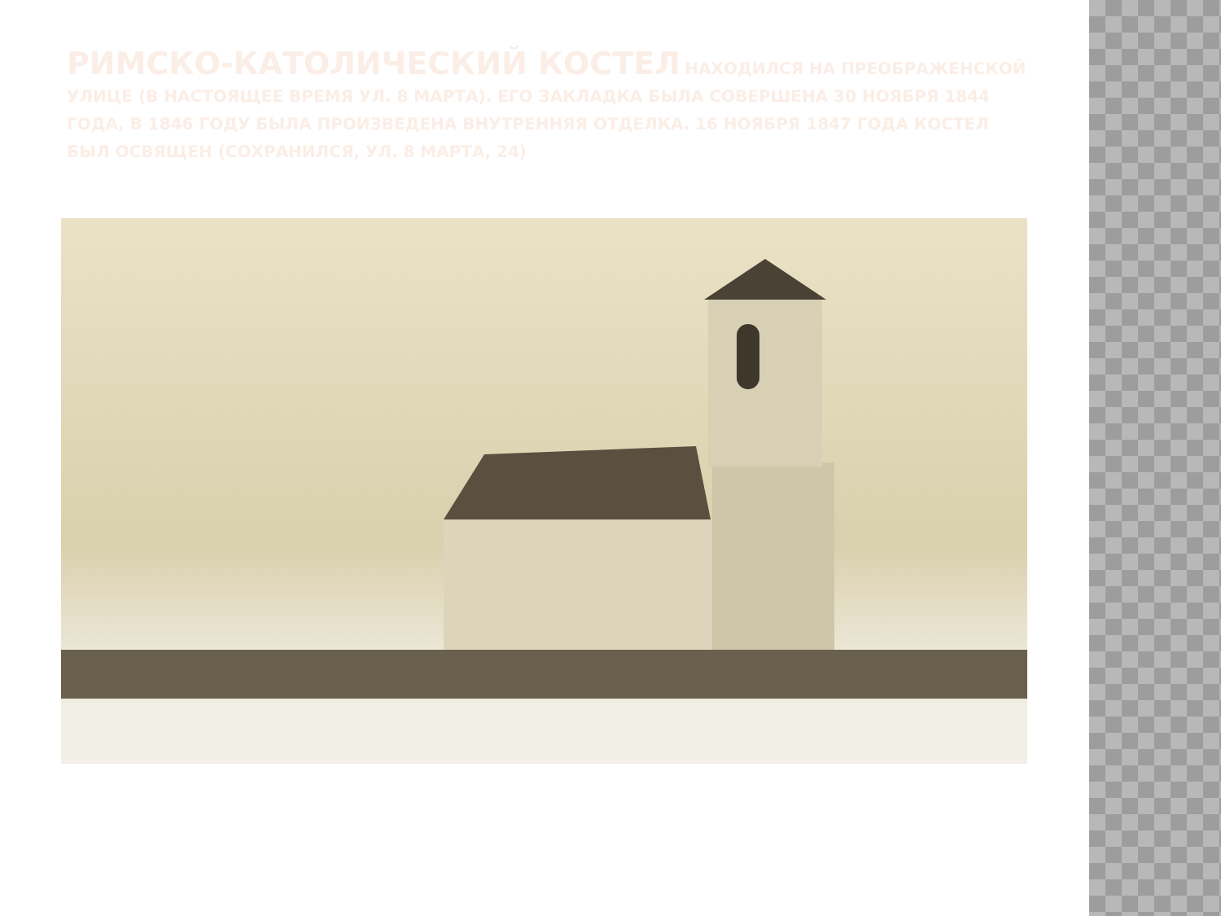РИМСКО-КАТОЛИЧЕСКИЙ КОСТЕЛ НАХОДИЛСЯ НА ПРЕОБРАЖЕНСКОЙ УЛИЦЕ (В НАСТОЯЩЕЕ ВРЕМЯ УЛ. 8 МАРТА). ЕГО ЗАКЛАДКА БЫЛА СОВЕРШЕНА 30 НОЯБРЯ 1844 ГОДА, В 1846 ГОДУ БЫЛА ПРОИЗВЕДЕНА ВНУТРЕННЯЯ ОТДЕЛКА. 16 НОЯБРЯ 1847 ГОДА КОСТЕЛ БЫЛ ОСВЯЩЕН (СОХРАНИЛСЯ, УЛ. 8 МАРТА, 24)